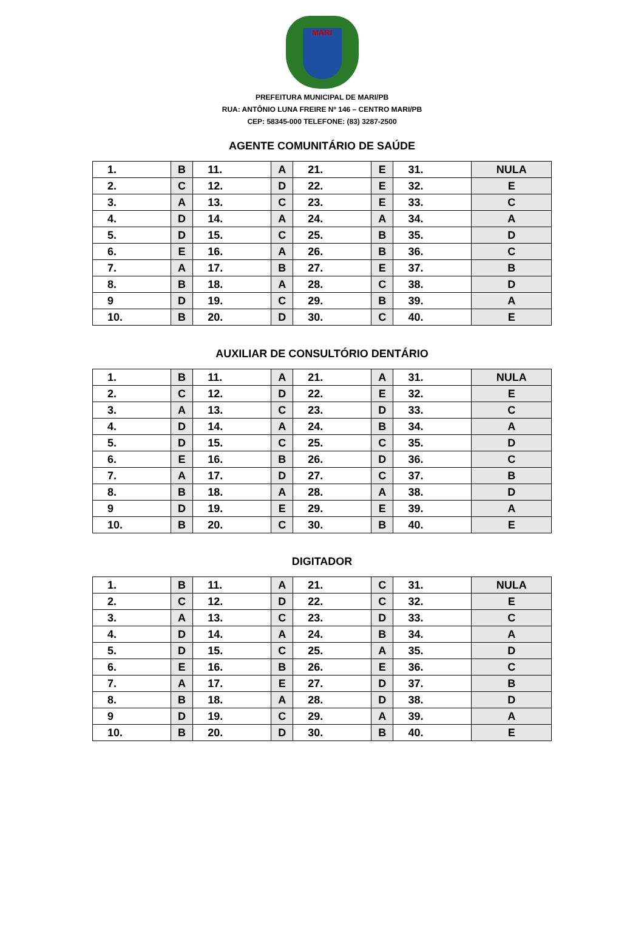MARI
PREFEITURA MUNICIPAL DE MARI/PB
RUA: ANTÔNIO LUNA FREIRE Nº 146 – CENTRO MARI/PB
CEP: 58345-000 TELEFONE: (83) 3287-2500
AGENTE COMUNITÁRIO DE SAÚDE
| 1. | B | 11. | A | 21. | E | 31. | NULA |
| 2. | C | 12. | D | 22. | E | 32. | E |
| 3. | A | 13. | C | 23. | E | 33. | C |
| 4. | D | 14. | A | 24. | A | 34. | A |
| 5. | D | 15. | C | 25. | B | 35. | D |
| 6. | E | 16. | A | 26. | B | 36. | C |
| 7. | A | 17. | B | 27. | E | 37. | B |
| 8. | B | 18. | A | 28. | C | 38. | D |
| 9 | D | 19. | C | 29. | B | 39. | A |
| 10. | B | 20. | D | 30. | C | 40. | E |
AUXILIAR DE CONSULTÓRIO DENTÁRIO
| 1. | B | 11. | A | 21. | A | 31. | NULA |
| 2. | C | 12. | D | 22. | E | 32. | E |
| 3. | A | 13. | C | 23. | D | 33. | C |
| 4. | D | 14. | A | 24. | B | 34. | A |
| 5. | D | 15. | C | 25. | C | 35. | D |
| 6. | E | 16. | B | 26. | D | 36. | C |
| 7. | A | 17. | D | 27. | C | 37. | B |
| 8. | B | 18. | A | 28. | A | 38. | D |
| 9 | D | 19. | E | 29. | E | 39. | A |
| 10. | B | 20. | C | 30. | B | 40. | E |
DIGITADOR
| 1. | B | 11. | A | 21. | C | 31. | NULA |
| 2. | C | 12. | D | 22. | C | 32. | E |
| 3. | A | 13. | C | 23. | D | 33. | C |
| 4. | D | 14. | A | 24. | B | 34. | A |
| 5. | D | 15. | C | 25. | A | 35. | D |
| 6. | E | 16. | B | 26. | E | 36. | C |
| 7. | A | 17. | E | 27. | D | 37. | B |
| 8. | B | 18. | A | 28. | D | 38. | D |
| 9 | D | 19. | C | 29. | A | 39. | A |
| 10. | B | 20. | D | 30. | B | 40. | E |